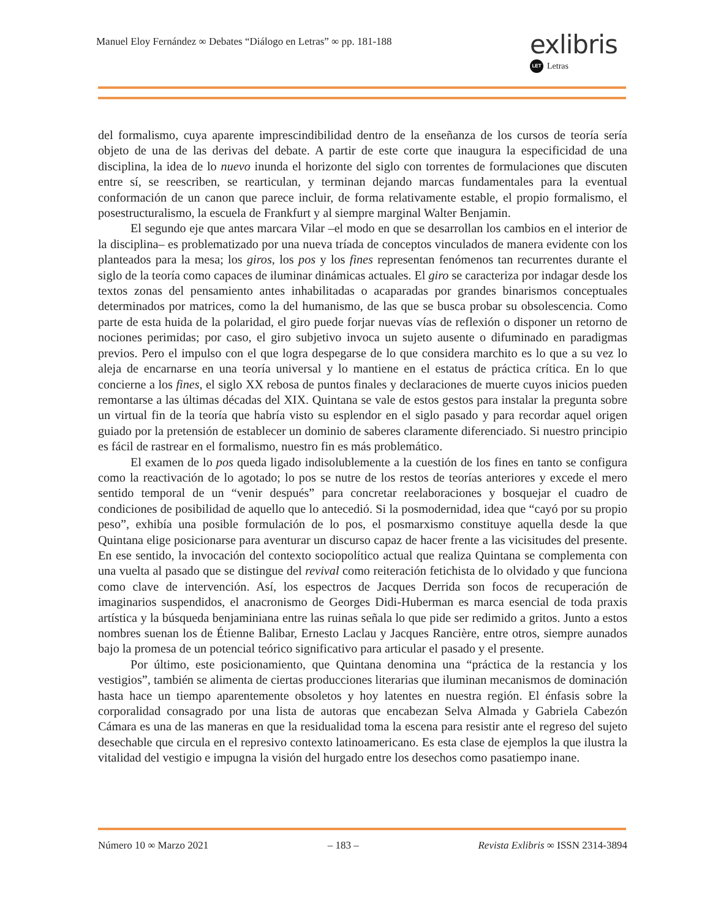Manuel Eloy Fernández ∞ Debates “Diálogo en Letras” ∞ pp. 181-188
exlibris
LET Letras
del formalismo, cuya aparente imprescindibilidad dentro de la enseñanza de los cursos de teoría sería objeto de una de las derivas del debate. A partir de este corte que inaugura la especificidad de una disciplina, la idea de lo nuevo inunda el horizonte del siglo con torrentes de formulaciones que discuten entre sí, se reescriben, se rearticulan, y terminan dejando marcas fundamentales para la eventual conformación de un canon que parece incluir, de forma relativamente estable, el propio formalismo, el posestructuralismo, la escuela de Frankfurt y al siempre marginal Walter Benjamin.
El segundo eje que antes marcara Vilar –el modo en que se desarrollan los cambios en el interior de la disciplina– es problematizado por una nueva tríada de conceptos vinculados de manera evidente con los planteados para la mesa; los giros, los pos y los fines representan fenómenos tan recurrentes durante el siglo de la teoría como capaces de iluminar dinámicas actuales. El giro se caracteriza por indagar desde los textos zonas del pensamiento antes inhabilitadas o acaparadas por grandes binarismos conceptuales determinados por matrices, como la del humanismo, de las que se busca probar su obsolescencia. Como parte de esta huida de la polaridad, el giro puede forjar nuevas vías de reflexión o disponer un retorno de nociones perimidas; por caso, el giro subjetivo invoca un sujeto ausente o difuminado en paradigmas previos. Pero el impulso con el que logra despegarse de lo que considera marchito es lo que a su vez lo aleja de encarnarse en una teoría universal y lo mantiene en el estatus de práctica crítica. En lo que concierne a los fines, el siglo XX rebosa de puntos finales y declaraciones de muerte cuyos inicios pueden remontarse a las últimas décadas del XIX. Quintana se vale de estos gestos para instalar la pregunta sobre un virtual fin de la teoría que habría visto su esplendor en el siglo pasado y para recordar aquel origen guiado por la pretensión de establecer un dominio de saberes claramente diferenciado. Si nuestro principio es fácil de rastrear en el formalismo, nuestro fin es más problemático.
El examen de lo pos queda ligado indisolublemente a la cuestión de los fines en tanto se configura como la reactivación de lo agotado; lo pos se nutre de los restos de teorías anteriores y excede el mero sentido temporal de un “venir después” para concretar reelaboraciones y bosquejar el cuadro de condiciones de posibilidad de aquello que lo antecedió. Si la posmodernidad, idea que “cayó por su propio peso”, exhibía una posible formulación de lo pos, el posmarxismo constituye aquella desde la que Quintana elige posicionarse para aventurar un discurso capaz de hacer frente a las vicisitudes del presente. En ese sentido, la invocación del contexto sociopolítico actual que realiza Quintana se complementa con una vuelta al pasado que se distingue del revival como reiteración fetichista de lo olvidado y que funciona como clave de intervención. Así, los espectros de Jacques Derrida son focos de recuperación de imaginarios suspendidos, el anacronismo de Georges Didi-Huberman es marca esencial de toda praxis artística y la búsqueda benjaminiana entre las ruinas señala lo que pide ser redimido a gritos. Junto a estos nombres suenan los de Étienne Balibar, Ernesto Laclau y Jacques Rancière, entre otros, siempre aunados bajo la promesa de un potencial teórico significativo para articular el pasado y el presente.
Por último, este posicionamiento, que Quintana denomina una “práctica de la restancia y los vestigios”, también se alimenta de ciertas producciones literarias que iluminan mecanismos de dominación hasta hace un tiempo aparentemente obsoletos y hoy latentes en nuestra región. El énfasis sobre la corporalidad consagrado por una lista de autoras que encabezan Selva Almada y Gabriela Cabezón Cámara es una de las maneras en que la residualidad toma la escena para resistir ante el regreso del sujeto desechable que circula en el represivo contexto latinoamericano. Es esta clase de ejemplos la que ilustra la vitalidad del vestigio e impugna la visión del hurgado entre los desechos como pasatiempo inane.
Número 10 ∞ Marzo 2021 – 183 – Revista Exlibris ∞ ISSN 2314-3894